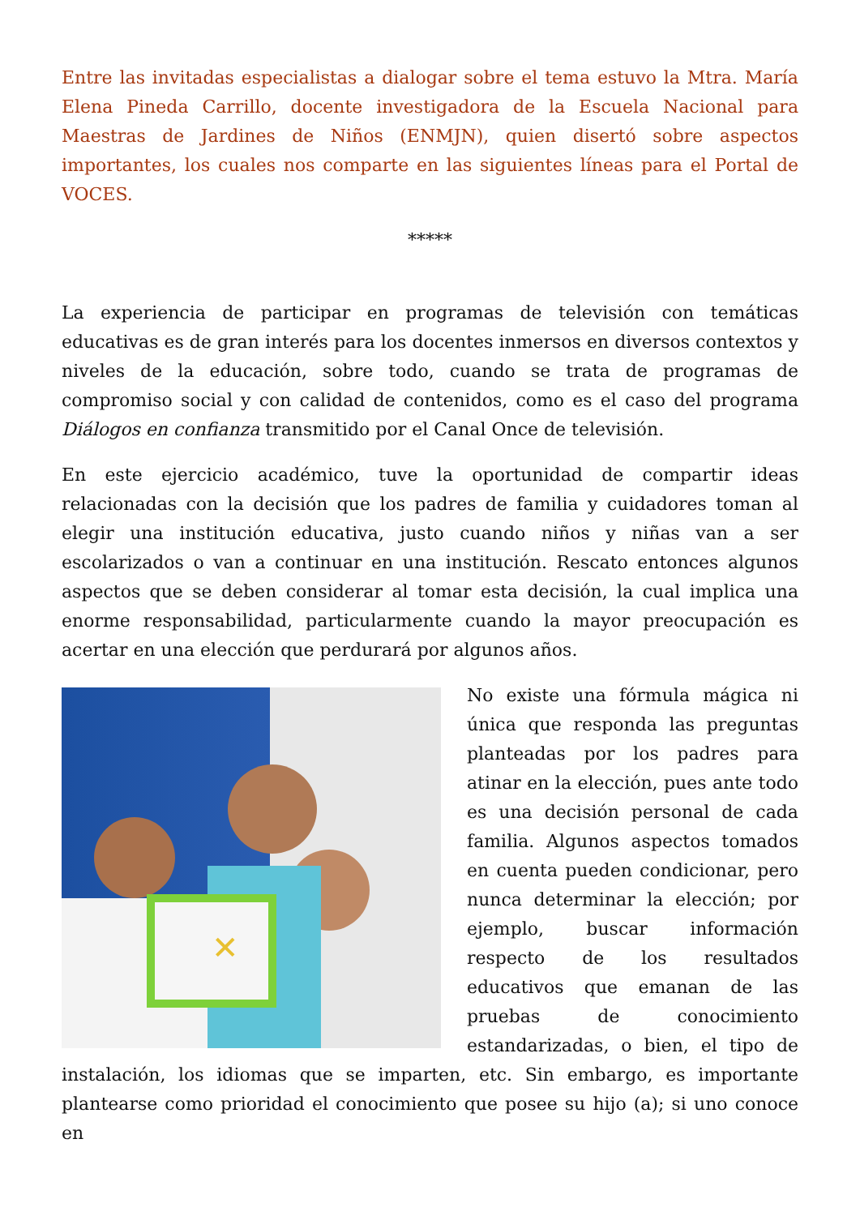Entre las invitadas especialistas a dialogar sobre el tema estuvo la Mtra. María Elena Pineda Carrillo, docente investigadora de la Escuela Nacional para Maestras de Jardines de Niños (ENMJN), quien disertó sobre aspectos importantes, los cuales nos comparte en las siguientes líneas para el Portal de VOCES.
*****
La experiencia de participar en programas de televisión con temáticas educativas es de gran interés para los docentes inmersos en diversos contextos y niveles de la educación, sobre todo, cuando se trata de programas de compromiso social y con calidad de contenidos, como es el caso del programa Diálogos en confianza transmitido por el Canal Once de televisión.
En este ejercicio académico, tuve la oportunidad de compartir ideas relacionadas con la decisión que los padres de familia y cuidadores toman al elegir una institución educativa, justo cuando niños y niñas van a ser escolarizados o van a continuar en una institución. Rescato entonces algunos aspectos que se deben considerar al tomar esta decisión, la cual implica una enorme responsabilidad, particularmente cuando la mayor preocupación es acertar en una elección que perdurará por algunos años.
✕
No existe una fórmula mágica ni única que responda las preguntas planteadas por los padres para atinar en la elección, pues ante todo es una decisión personal de cada familia. Algunos aspectos tomados en cuenta pueden condicionar, pero nunca determinar la elección; por ejemplo, buscar información respecto de los resultados educativos que emanan de las pruebas de conocimiento estandarizadas, o bien, el tipo de instalación, los idiomas que se imparten, etc. Sin embargo, es importante plantearse como prioridad el conocimiento que posee su hijo (a); si uno conoce en